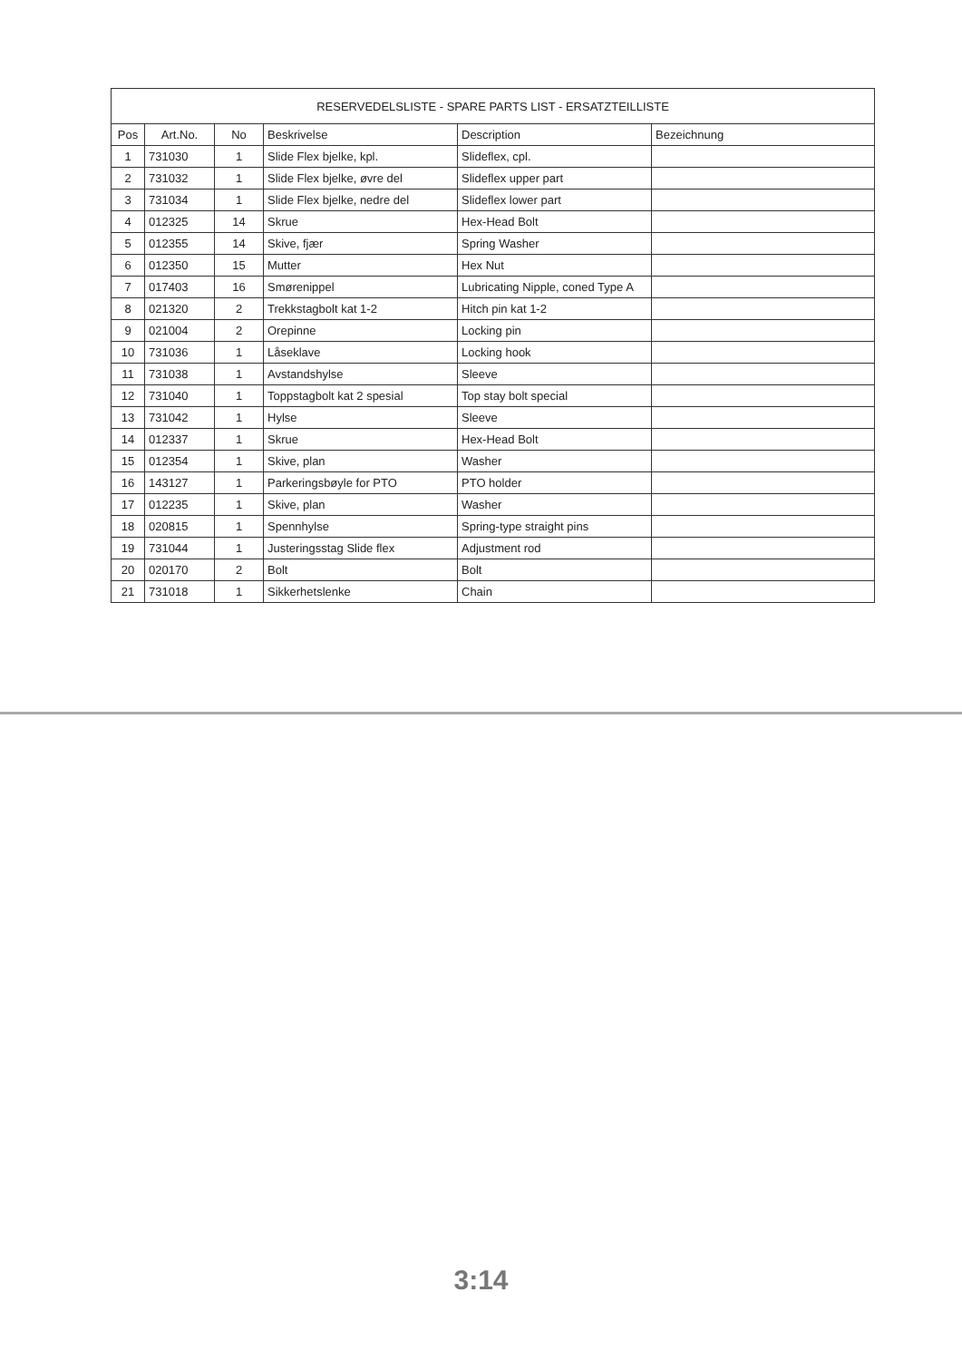| RESERVEDELSLISTE - SPARE PARTS LIST - ERSATZTEILLISTE | | | | | |
| --- | --- | --- | --- | --- | --- |
| Pos | Art.No. | No | Beskrivelse | Description | Bezeichnung |
| 1 | 731030 | 1 | Slide Flex bjelke, kpl. | Slideflex, cpl. | |
| 2 | 731032 | 1 | Slide Flex bjelke, øvre del | Slideflex upper part | |
| 3 | 731034 | 1 | Slide Flex bjelke, nedre del | Slideflex lower part | |
| 4 | 012325 | 14 | Skrue | Hex-Head Bolt | |
| 5 | 012355 | 14 | Skive, fjær | Spring Washer | |
| 6 | 012350 | 15 | Mutter | Hex Nut | |
| 7 | 017403 | 16 | Smørenippel | Lubricating Nipple, coned Type A | |
| 8 | 021320 | 2 | Trekkstagbolt kat 1-2 | Hitch pin kat 1-2 | |
| 9 | 021004 | 2 | Orepinne | Locking pin | |
| 10 | 731036 | 1 | Låseklave | Locking hook | |
| 11 | 731038 | 1 | Avstandshylse | Sleeve | |
| 12 | 731040 | 1 | Toppstagbolt kat 2 spesial | Top stay bolt special | |
| 13 | 731042 | 1 | Hylse | Sleeve | |
| 14 | 012337 | 1 | Skrue | Hex-Head Bolt | |
| 15 | 012354 | 1 | Skive, plan | Washer | |
| 16 | 143127 | 1 | Parkeringsbøyle for PTO | PTO holder | |
| 17 | 012235 | 1 | Skive, plan | Washer | |
| 18 | 020815 | 1 | Spennhylse | Spring-type straight pins | |
| 19 | 731044 | 1 | Justeringsstag Slide flex | Adjustment rod | |
| 20 | 020170 | 2 | Bolt | Bolt | |
| 21 | 731018 | 1 | Sikkerhetslenke | Chain | |
3:14